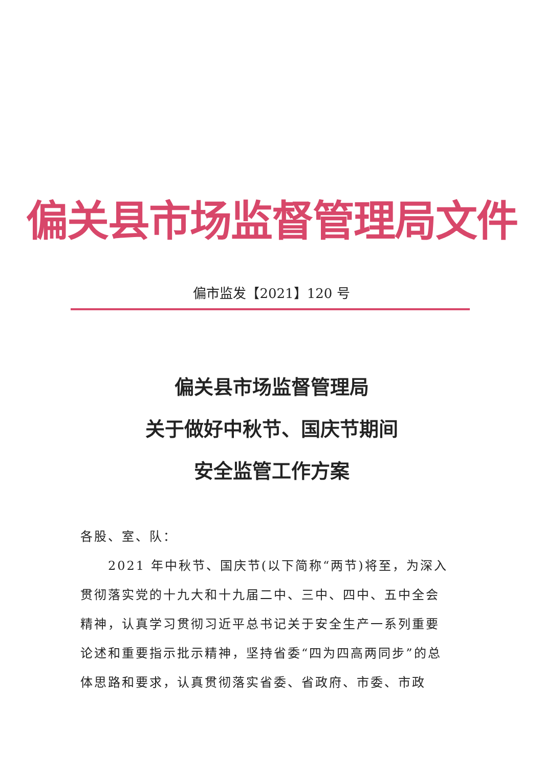偏关县市场监督管理局文件
偏市监发【2021】120 号
偏关县市场监督管理局
关于做好中秋节、国庆节期间
安全监管工作方案
各股、室、队：
2021 年中秋节、国庆节(以下简称“两节)将至，为深入贯彻落实党的十九大和十九届二中、三中、四中、五中全会精神，认真学习贯彻习近平总书记关于安全生产一系列重要论述和重要指示批示精神，坚持省委“四为四高两同步”的总体思路和要求，认真贯彻落实省委、省政府、市委、市政